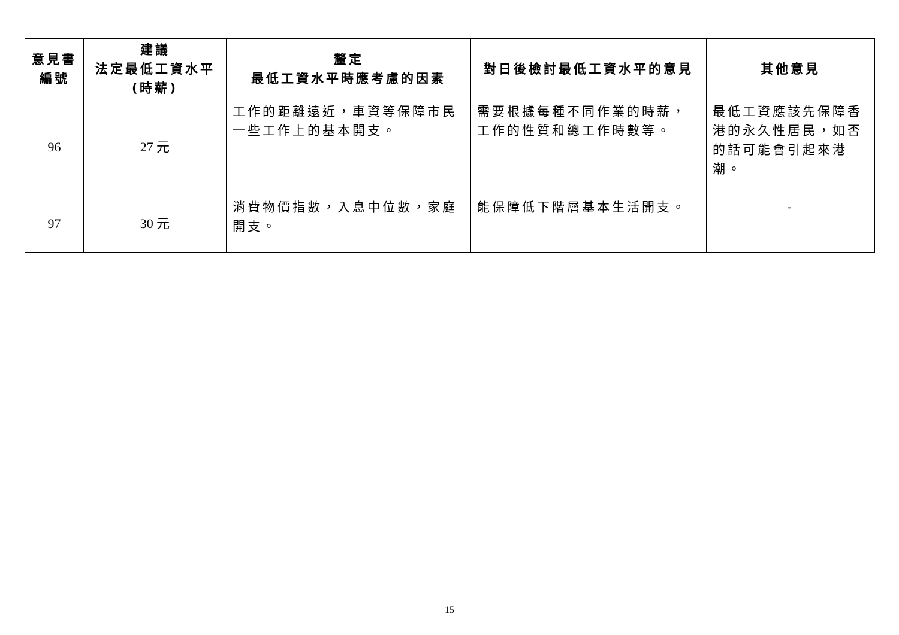| 意見書 編號 | 建議 法定最低工資水平 (時薪) | 釐定 最低工資水平時應考慮的因素 | 對日後檢討最低工資水平的意見 | 其他意見 |
| --- | --- | --- | --- | --- |
| 96 | 27 元 | 工作的距離遠近，車資等保障市民一些工作上的基本開支。 | 需要根據每種不同作業的時薪，工作的性質和總工作時數等。 | 最低工資應該先保障香港的永久性居民，如否的話可能會引起來港潮。 |
| 97 | 30 元 | 消費物價指數，入息中位數，家庭開支。 | 能保障低下階層基本生活開支。 | - |
15